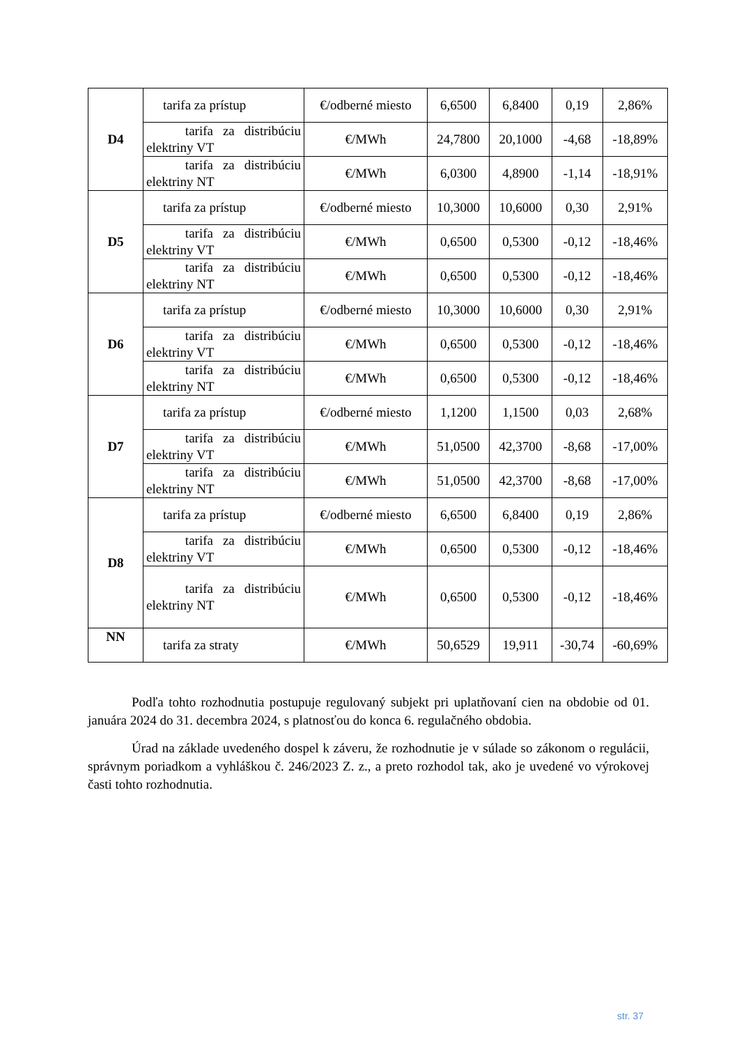| D4 | tarifa za prístup | €/odberné miesto | 6,6500 | 6,8400 | 0,19 | 2,86% |
| | tarifa za distribúciu elektriny VT | €/MWh | 24,7800 | 20,1000 | -4,68 | -18,89% |
| | tarifa za distribúciu elektriny NT | €/MWh | 6,0300 | 4,8900 | -1,14 | -18,91% |
| D5 | tarifa za prístup | €/odberné miesto | 10,3000 | 10,6000 | 0,30 | 2,91% |
| | tarifa za distribúciu elektriny VT | €/MWh | 0,6500 | 0,5300 | -0,12 | -18,46% |
| | tarifa za distribúciu elektriny NT | €/MWh | 0,6500 | 0,5300 | -0,12 | -18,46% |
| D6 | tarifa za prístup | €/odberné miesto | 10,3000 | 10,6000 | 0,30 | 2,91% |
| | tarifa za distribúciu elektriny VT | €/MWh | 0,6500 | 0,5300 | -0,12 | -18,46% |
| | tarifa za distribúciu elektriny NT | €/MWh | 0,6500 | 0,5300 | -0,12 | -18,46% |
| D7 | tarifa za prístup | €/odberné miesto | 1,1200 | 1,1500 | 0,03 | 2,68% |
| | tarifa za distribúciu elektriny VT | €/MWh | 51,0500 | 42,3700 | -8,68 | -17,00% |
| | tarifa za distribúciu elektriny NT | €/MWh | 51,0500 | 42,3700 | -8,68 | -17,00% |
| D8 | tarifa za prístup | €/odberné miesto | 6,6500 | 6,8400 | 0,19 | 2,86% |
| | tarifa za distribúciu elektriny VT | €/MWh | 0,6500 | 0,5300 | -0,12 | -18,46% |
| | tarifa za distribúciu elektriny NT | €/MWh | 0,6500 | 0,5300 | -0,12 | -18,46% |
| NN | tarifa za straty | €/MWh | 50,6529 | 19,911 | -30,74 | -60,69% |
Podľa tohto rozhodnutia postupuje regulovaný subjekt pri uplatňovaní cien na obdobie od 01. januára 2024 do 31. decembra 2024, s platnosťou do konca 6. regulačného obdobia.
Úrad na základe uvedeného dospel k záveru, že rozhodnutie je v súlade so zákonom o regulácii, správnym poriadkom a vyhláškou č. 246/2023 Z. z., a preto rozhodol tak, ako je uvedené vo výrokovej časti tohto rozhodnutia.
str. 37